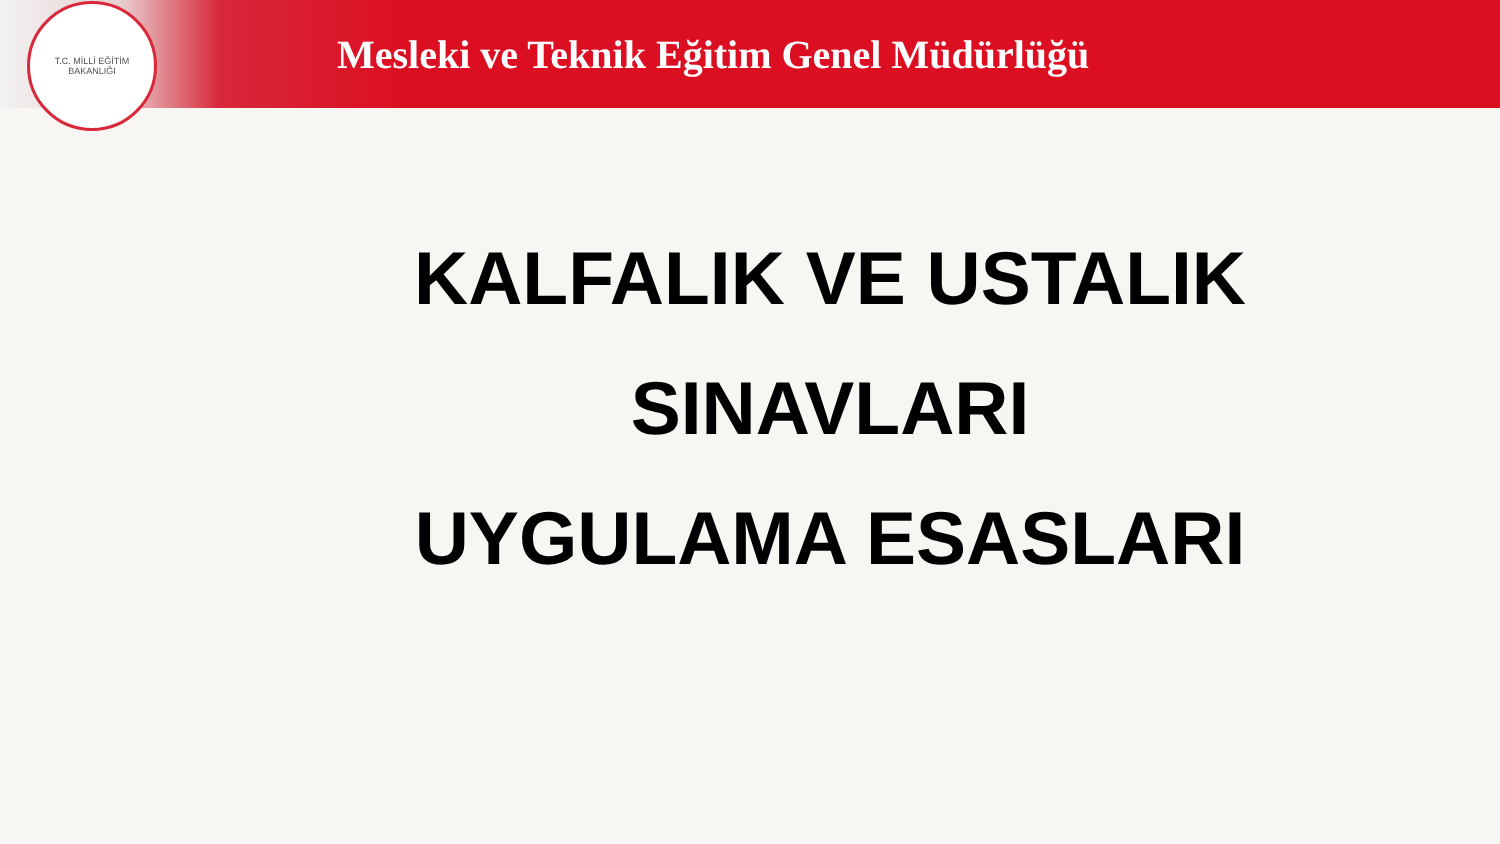T.C. MİLLİ EĞİTİM BAKANLIĞI
Mesleki ve Teknik Eğitim Genel Müdürlüğü
KALFALIK VE USTALIK
SINAVLARI
UYGULAMA ESASLARI